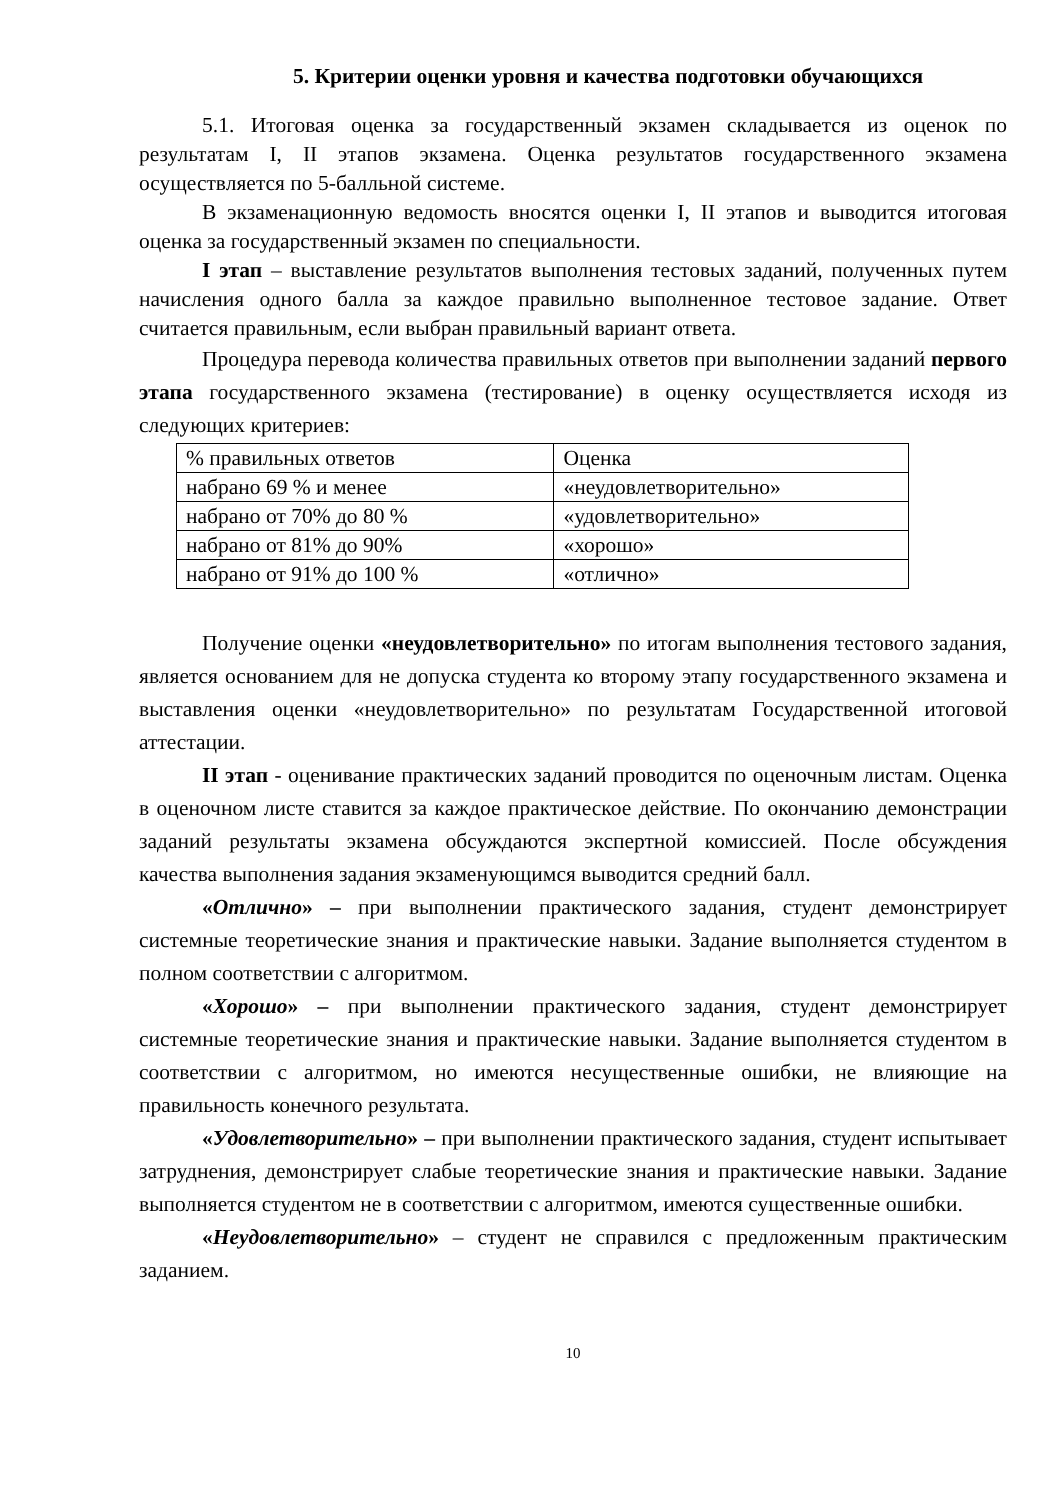5. Критерии оценки уровня и качества подготовки обучающихся
5.1. Итоговая оценка за государственный экзамен складывается из оценок по результатам I, II этапов экзамена. Оценка результатов государственного экзамена осуществляется по 5-балльной системе.
В экзаменационную ведомость вносятся оценки I, II этапов и выводится итоговая оценка за государственный экзамен по специальности.
I этап – выставление результатов выполнения тестовых заданий, полученных путем начисления одного балла за каждое правильно выполненное тестовое задание. Ответ считается правильным, если выбран правильный вариант ответа.
Процедура перевода количества правильных ответов при выполнении заданий первого этапа государственного экзамена (тестирование) в оценку осуществляется исходя из следующих критериев:
| % правильных ответов | Оценка |
| набрано 69 % и менее | «неудовлетворительно» |
| набрано от 70% до 80 % | «удовлетворительно» |
| набрано от 81% до 90% | «хорошо» |
| набрано от 91% до 100 % | «отлично» |
Получение оценки «неудовлетворительно» по итогам выполнения тестового задания, является основанием для не допуска студента ко второму этапу государственного экзамена и выставления оценки «неудовлетворительно» по результатам Государственной итоговой аттестации.
II этап - оценивание практических заданий проводится по оценочным листам. Оценка в оценочном листе ставится за каждое практическое действие. По окончанию демонстрации заданий результаты экзамена обсуждаются экспертной комиссией. После обсуждения качества выполнения задания экзаменующимся выводится средний балл.
«Отлично» – при выполнении практического задания, студент демонстрирует системные теоретические знания и практические навыки. Задание выполняется студентом в полном соответствии с алгоритмом.
«Хорошо» – при выполнении практического задания, студент демонстрирует системные теоретические знания и практические навыки. Задание выполняется студентом в соответствии с алгоритмом, но имеются несущественные ошибки, не влияющие на правильность конечного результата.
«Удовлетворительно» – при выполнении практического задания, студент испытывает затруднения, демонстрирует слабые теоретические знания и практические навыки. Задание выполняется студентом не в соответствии с алгоритмом, имеются существенные ошибки.
«Неудовлетворительно» – студент не справился с предложенным практическим заданием.
10